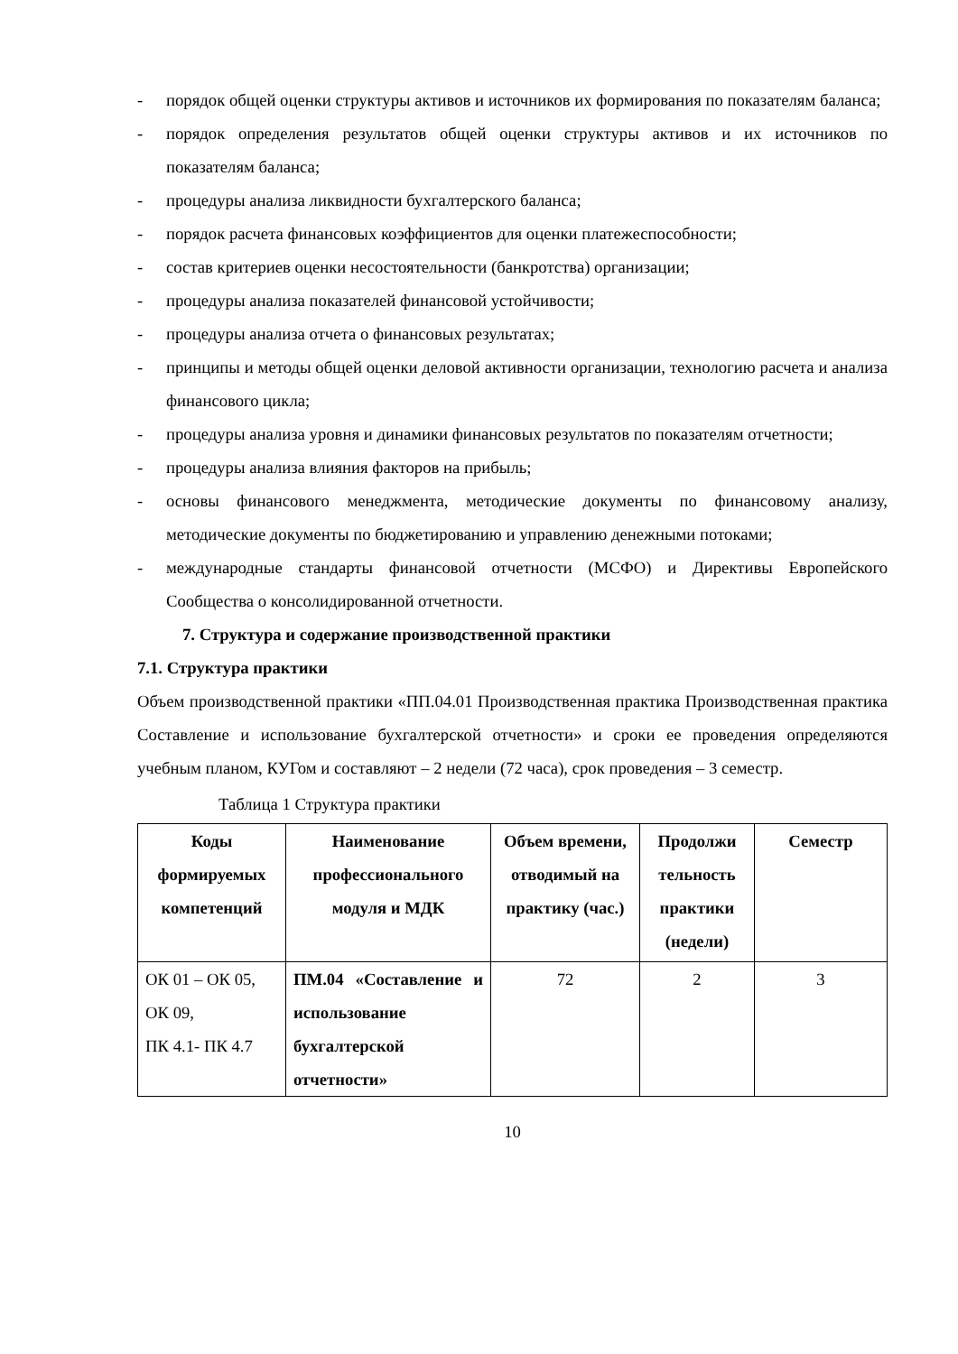- порядок общей оценки структуры активов и источников их формирования по показателям баланса;
- порядок определения результатов общей оценки структуры активов и их источников по показателям баланса;
- процедуры анализа ликвидности бухгалтерского баланса;
- порядок расчета финансовых коэффициентов для оценки платежеспособности;
- состав критериев оценки несостоятельности (банкротства) организации;
- процедуры анализа показателей финансовой устойчивости;
- процедуры анализа отчета о финансовых результатах;
- принципы и методы общей оценки деловой активности организации, технологию расчета и анализа финансового цикла;
- процедуры анализа уровня и динамики финансовых результатов по показателям отчетности;
- процедуры анализа влияния факторов на прибыль;
- основы финансового менеджмента, методические документы по финансовому анализу, методические документы по бюджетированию и управлению денежными потоками;
- международные стандарты финансовой отчетности (МСФО) и Директивы Европейского Сообщества о консолидированной отчетности.
7. Структура и содержание производственной практики
7.1. Структура практики
Объем производственной практики «ПП.04.01 Производственная практика Производственная практика Составление и использование бухгалтерской отчетности» и сроки ее проведения определяются учебным планом, КУГом и составляют – 2 недели (72 часа), срок проведения – 3 семестр.
Таблица 1 Структура практики
| Коды формируемых компетенций | Наименование профессионального модуля и МДК | Объем времени, отводимый на практику (час.) | Продолжи тельность практики (недели) | Семестр |
| --- | --- | --- | --- | --- |
| ОК 01 – ОК 05, ОК 09, ПК 4.1- ПК 4.7 | ПМ.04 «Составление и использование бухгалтерской отчетности» | 72 | 2 | 3 |
10